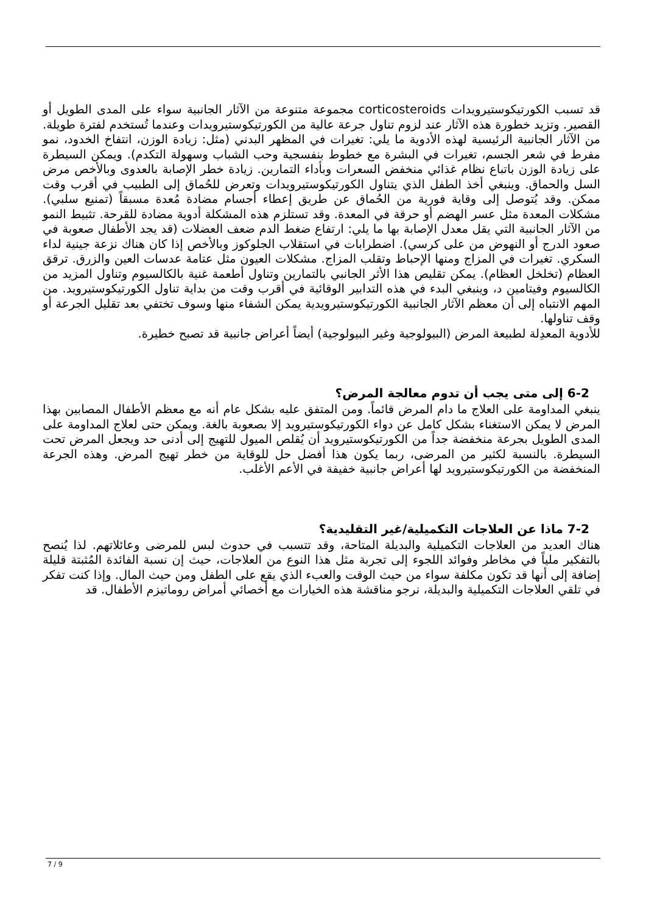قد تسبب الكورتيكوستيرويدات corticosteroids مجموعة متنوعة من الآثار الجانبية سواء على المدى الطويل أو القصير. وتزيد خطورة هذه الآثار عند لزوم تناول جرعة عالية من الكورتيكوستيرويدات وعندما تُستخدم لفترة طويلة. من الآثار الجانبية الرئيسية لهذه الأدوية ما يلي: تغيرات في المظهر البدني (مثل: زيادة الوزن، انتفاخ الخدود، نمو مفرط في شعر الجسم، تغيرات في البشرة مع خطوط بنفسجية وحب الشباب وسهولة التكدم). ويمكن السيطرة على زيادة الوزن باتباع نظام غذائي منخفض السعرات وبأداء التمارين. زيادة خطر الإصابة بالعدوى وبالأخص مرض السل والحماق. وينبغي أخذ الطفل الذي يتناول الكورتيكوستيرويدات وتعرض للحُماق إلى الطبيب في أقرب وقت ممكن. وقد يُتوصل إلى وقاية فورية من الحُماق عن طريق إعطاء أجسام مضادة مُعدة مسبقاً (تمنيع سلبي). مشكلات المعدة مثل عسر الهضم أو حرقة في المعدة. وقد تستلزم هذه المشكلة أدوية مضادة للقرحة. تثبيط النمو من الآثار الجانبية التي يقل معدل الإصابة بها ما يلي: ارتفاع ضغط الدم ضعف العضلات (قد يجد الأطفال صعوبة في صعود الدرج أو النهوض من على كرسي). اضطرابات في استقلاب الجلوكوز وبالأخص إذا كان هناك نزعة جينية لداء السكري. تغيرات في المزاج ومنها الإحباط وتقلب المزاج. مشكلات العيون مثل عتامة عدسات العين والزرق. ترقق العظام (تخلخل العظام). يمكن تقليص هذا الأثر الجانبي بالتمارين وتناول أطعمة غنية بالكالسيوم وتناول المزيد من الكالسيوم وفيتامين د، وينبغي البدء في هذه التدابير الوقائية في أقرب وقت من بداية تناول الكورتيكوستيرويد. من المهم الانتباه إلى أن معظم الآثار الجانبية الكورتيكوستيرويدية يمكن الشفاء منها وسوف تختفي بعد تقليل الجرعة أو وقف تناولها.
للأدوية المعدِلة لطبيعة المرض (البيولوجية وغير البيولوجية) أيضاً أعراض جانبية قد تصبح خطيرة.
6-2 إلى متى يجب أن تدوم معالجة المرض؟
ينبغي المداومة على العلاج ما دام المرض قائماً. ومن المتفق عليه بشكل عام أنه مع معظم الأطفال المصابين بهذا المرض لا يمكن الاستغناء بشكل كامل عن دواء الكورتيكوستيرويد إلا بصعوبة بالغة. ويمكن حتى لعلاج المداومة على المدى الطويل بجرعة منخفضة جداً من الكورتيكوستيرويد أن يُقلص الميول للتهيج إلى أدنى حد ويجعل المرض تحت السيطرة. بالنسبة لكثير من المرضى، ربما يكون هذا أفضل حل للوقاية من خطر تهيج المرض. وهذه الجرعة المنخفضة من الكورتيكوستيرويد لها أعراض جانبية خفيفة في الأعم الأغلب.
7-2 ماذا عن العلاجات التكميلية/غير التقليدية؟
هناك العديد من العلاجات التكميلية والبديلة المتاحة، وقد تتسبب في حدوث لبس للمرضى وعائلاتهم. لذا يُنصح بالتفكير ملياً في مخاطر وفوائد اللجوء إلى تجربة مثل هذا النوع من العلاجات، حيث إن نسبة الفائدة المُثبتة قليلة إضافة إلى أنها قد تكون مكلفة سواء من حيث الوقت والعبء الذي يقع على الطفل ومن حيث المال. وإذا كنت تفكر في تلقي العلاجات التكميلية والبديلة، نرجو مناقشة هذه الخيارات مع أخصائي أمراض روماتيزم الأطفال. قد
7 / 9